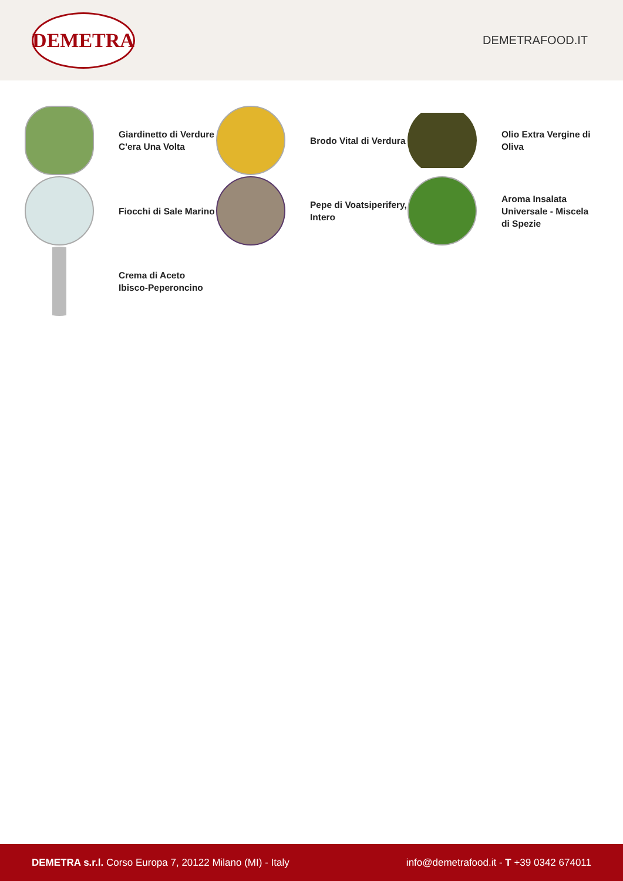DEMETRA
DEMETRAFOOD.IT
Giardinetto di Verdure C'era Una Volta
Brodo Vital di Verdura
Olio Extra Vergine di Oliva
Fiocchi di Sale Marino
Pepe di Voatsiperifery, Intero
Aroma Insalata Universale - Miscela di Spezie
Crema di Aceto Ibisco-Peperoncino
DEMETRA s.r.l. Corso Europa 7, 20122 Milano (MI) - Italy
info@demetrafood.it - T +39 0342 674011